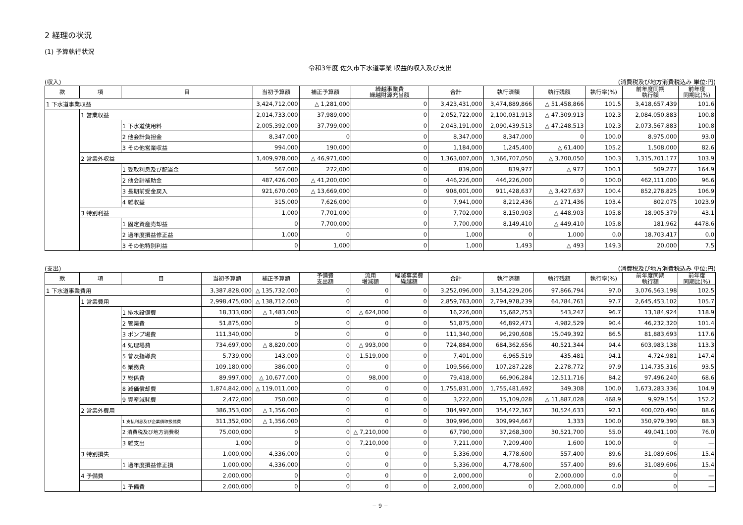2 経理の状況
(1) 予算執行状況
令和3年度 佐久市下水道事業 収益的収入及び支出
(収入) (消費税及び地方消費税込み 単位:円)
| 款 | 項 | 目 | 当初予算額 | 補正予算額 | 繰越事業費 繰越財源充当額 | 合計 | 執行済額 | 執行残額 | 執行率(%) | 前年度同期 執行額 | 前年度 同期比(%) |
| --- | --- | --- | --- | --- | --- | --- | --- | --- | --- | --- | --- |
| 1 下水道事業収益 | | | 3,424,712,000 | △ 1,281,000 | 0 | 3,423,431,000 | 3,474,889,866 | △ 51,458,866 | 101.5 | 3,418,657,439 | 101.6 |
| | 1 営業収益 | | 2,014,733,000 | 37,989,000 | 0 | 2,052,722,000 | 2,100,031,913 | △ 47,309,913 | 102.3 | 2,084,050,883 | 100.8 |
| | | 1 下水道使用料 | 2,005,392,000 | 37,799,000 | 0 | 2,043,191,000 | 2,090,439,513 | △ 47,248,513 | 102.3 | 2,073,567,883 | 100.8 |
| | | 2 他会計負担金 | 8,347,000 | 0 | 0 | 8,347,000 | 8,347,000 | 0 | 100.0 | 8,975,000 | 93.0 |
| | | 3 その他営業収益 | 994,000 | 190,000 | 0 | 1,184,000 | 1,245,400 | △ 61,400 | 105.2 | 1,508,000 | 82.6 |
| | 2 営業外収益 | | 1,409,978,000 | △ 46,971,000 | 0 | 1,363,007,000 | 1,366,707,050 | △ 3,700,050 | 100.3 | 1,315,701,177 | 103.9 |
| | | 1 受取利息及び配当金 | 567,000 | 272,000 | 0 | 839,000 | 839,977 | △ 977 | 100.1 | 509,277 | 164.9 |
| | | 2 他会計補助金 | 487,426,000 | △ 41,200,000 | 0 | 446,226,000 | 446,226,000 | 0 | 100.0 | 462,111,000 | 96.6 |
| | | 3 長期前受金戻入 | 921,670,000 | △ 13,669,000 | 0 | 908,001,000 | 911,428,637 | △ 3,427,637 | 100.4 | 852,278,825 | 106.9 |
| | | 4 雑収益 | 315,000 | 7,626,000 | 0 | 7,941,000 | 8,212,436 | △ 271,436 | 103.4 | 802,075 | 1023.9 |
| | 3 特別利益 | | 1,000 | 7,701,000 | 0 | 7,702,000 | 8,150,903 | △ 448,903 | 105.8 | 18,905,379 | 43.1 |
| | | 1 固定資産売却益 | 0 | 7,700,000 | 0 | 7,700,000 | 8,149,410 | △ 449,410 | 105.8 | 181,962 | 4478.6 |
| | | 2 過年度損益修正益 | 1,000 | 0 | 0 | 1,000 | 0 | 1,000 | 0.0 | 18,703,417 | 0.0 |
| | | 3 その他特別利益 | 0 | 1,000 | 0 | 1,000 | 1,493 | △ 493 | 149.3 | 20,000 | 7.5 |
(支出) (消費税及び地方消費税込み 単位:円)
| 款 | 項 | 目 | 当初予算額 | 補正予算額 | 予備費 支出額 | 流用 増減額 | 繰越事業費 繰越額 | 合計 | 執行済額 | 執行残額 | 執行率(%) | 前年度同期 執行額 | 前年度 同期比(%) |
| --- | --- | --- | --- | --- | --- | --- | --- | --- | --- | --- | --- | --- | --- |
| 1 下水道事業費用 | | | 3,387,828,000 | △ 135,732,000 | 0 | 0 | 0 | 3,252,096,000 | 3,154,229,206 | 97,866,794 | 97.0 | 3,076,563,198 | 102.5 |
| | 1 営業費用 | | 2,998,475,000 | △ 138,712,000 | 0 | 0 | 0 | 2,859,763,000 | 2,794,978,239 | 64,784,761 | 97.7 | 2,645,453,102 | 105.7 |
| | | 1 排水設備費 | 18,333,000 | △ 1,483,000 | 0 | △ 624,000 | 0 | 16,226,000 | 15,682,753 | 543,247 | 96.7 | 13,184,924 | 118.9 |
| | | 2 管渠費 | 51,875,000 | 0 | 0 | 0 | 0 | 51,875,000 | 46,892,471 | 4,982,529 | 90.4 | 46,232,320 | 101.4 |
| | | 3 ポンプ場費 | 111,340,000 | 0 | 0 | 0 | 0 | 111,340,000 | 96,290,608 | 15,049,392 | 86.5 | 81,883,693 | 117.6 |
| | | 4 処理場費 | 734,697,000 | △ 8,820,000 | 0 | △ 993,000 | 0 | 724,884,000 | 684,362,656 | 40,521,344 | 94.4 | 603,983,138 | 113.3 |
| | | 5 普及指導費 | 5,739,000 | 143,000 | 0 | 1,519,000 | 0 | 7,401,000 | 6,965,519 | 435,481 | 94.1 | 4,724,981 | 147.4 |
| | | 6 業務費 | 109,180,000 | 386,000 | 0 | 0 | 0 | 109,566,000 | 107,287,228 | 2,278,772 | 97.9 | 114,735,316 | 93.5 |
| | | 7 総係費 | 89,997,000 | △ 10,677,000 | 0 | 98,000 | 0 | 79,418,000 | 66,906,284 | 12,511,716 | 84.2 | 97,496,240 | 68.6 |
| | | 8 減価償却費 | 1,874,842,000 | △ 119,011,000 | 0 | 0 | 0 | 1,755,831,000 | 1,755,481,692 | 349,308 | 100.0 | 1,673,283,336 | 104.9 |
| | | 9 資産減耗費 | 2,472,000 | 750,000 | 0 | 0 | 0 | 3,222,000 | 15,109,028 | △ 11,887,028 | 468.9 | 9,929,154 | 152.2 |
| | 2 営業外費用 | | 386,353,000 | △ 1,356,000 | 0 | 0 | 0 | 384,997,000 | 354,472,367 | 30,524,633 | 92.1 | 400,020,490 | 88.6 |
| | | 1 支払利息及び企業債取扱諸費 | 311,352,000 | △ 1,356,000 | 0 | 0 | 0 | 309,996,000 | 309,994,667 | 1,333 | 100.0 | 350,979,390 | 88.3 |
| | | 2 消費税及び地方消費税 | 75,000,000 | 0 | 0 | △ 7,210,000 | 0 | 67,790,000 | 37,268,300 | 30,521,700 | 55.0 | 49,041,100 | 76.0 |
| | | 3 雑支出 | 1,000 | 0 | 0 | 7,210,000 | 0 | 7,211,000 | 7,209,400 | 1,600 | 100.0 | 0 | ― |
| | 3 特別損失 | | 1,000,000 | 4,336,000 | 0 | 0 | 0 | 5,336,000 | 4,778,600 | 557,400 | 89.6 | 31,089,606 | 15.4 |
| | | 1 過年度損益修正損 | 1,000,000 | 4,336,000 | 0 | 0 | 0 | 5,336,000 | 4,778,600 | 557,400 | 89.6 | 31,089,606 | 15.4 |
| | 4 予備費 | | 2,000,000 | 0 | 0 | 0 | 0 | 2,000,000 | 0 | 2,000,000 | 0.0 | 0 | ― |
| | | 1 予備費 | 2,000,000 | 0 | 0 | 0 | 0 | 2,000,000 | 0 | 2,000,000 | 0.0 | 0 | ― |
− 9 −